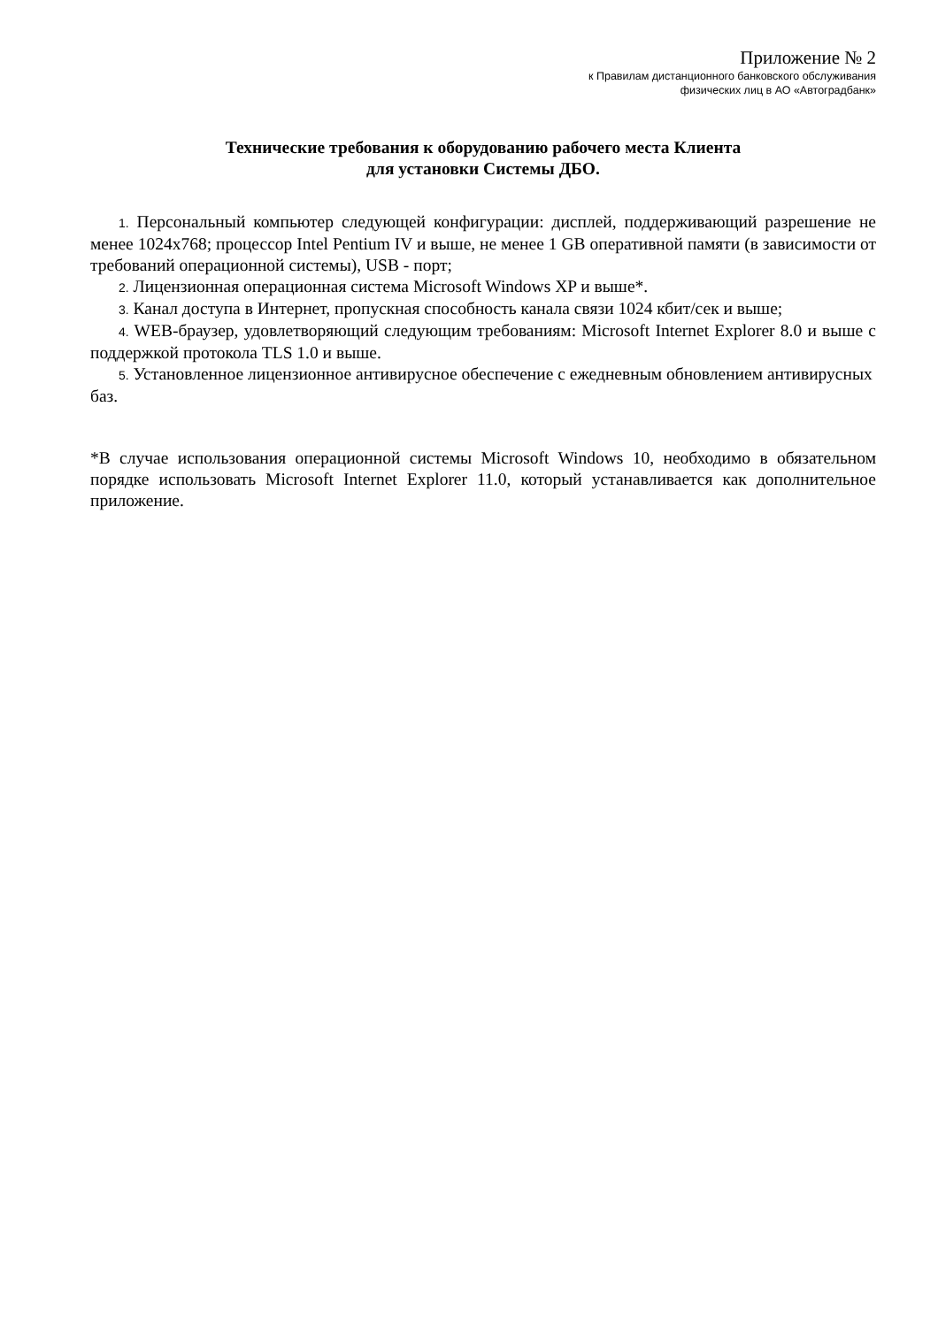Приложение № 2
к Правилам дистанционного банковского обслуживания
физических лиц в АО «Автоградбанк»
Технические требования к оборудованию рабочего места Клиента
для установки Системы ДБО.
1. Персональный компьютер следующей конфигурации: дисплей, поддерживающий разрешение не менее 1024x768; процессор Intel Pentium IV и выше, не менее 1 GB оперативной памяти (в зависимости от требований операционной системы), USB - порт;
2. Лицензионная операционная система Microsoft Windows XP и выше*.
3. Канал доступа в Интернет, пропускная способность канала связи 1024 кбит/сек и выше;
4. WEB-браузер, удовлетворяющий следующим требованиям: Microsoft Internet Explorer 8.0 и выше с поддержкой протокола TLS 1.0 и выше.
5. Установленное лицензионное антивирусное обеспечение с ежедневным обновлением антивирусных баз.
*В случае использования операционной системы Microsoft Windows 10, необходимо в обязательном порядке использовать Microsoft Internet Explorer 11.0, который устанавливается как дополнительное приложение.